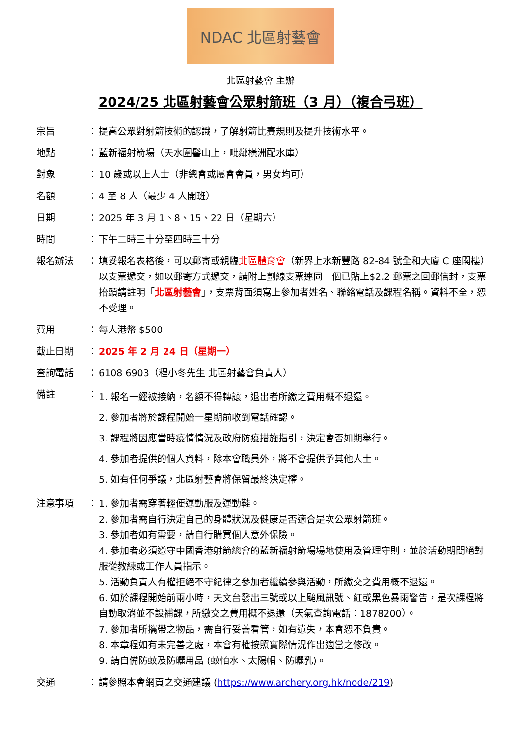NDAC 北區射藝會
北區射藝會 主辦
2024/25 北區射藝會公眾射箭班（3 月）（複合弓班）
| 宗旨 | ： | 提高公眾對射箭技術的認識，了解射箭比賽規則及提升技術水平。 |
| 地點 | ： | 藍新福射箭場（天水圍髻山上，毗鄰橫洲配水庫） |
| 對象 | ： | 10 歲或以上人士（非總會或屬會會員，男女均可） |
| 名額 | ： | 4 至 8 人（最少 4 人開班） |
| 日期 | ： | 2025 年 3 月 1、8、15、22 日（星期六） |
| 時間 | ： | 下午二時三十分至四時三十分 |
| 報名辦法 | ： | 填妥報名表格後，可以郵寄或親臨 北區體育會 （新界上水新豐路 82-84 號全和大廈 C 座閣樓）以支票遞交，如以郵寄方式遞交，請附上劃線支票連同一個已貼上$2.2 郵票之回郵信封，支票抬頭請註明「 北區射藝會 」，支票背面須寫上參加者姓名、聯絡電話及課程名稱。資料不全，恕不受理。 |
| 費用 | ： | 每人港幣 $500 |
| 截止日期 | ： | 2025 年 2 月 24 日（星期一） |
| 查詢電話 | ： | 6108 6903（程小冬先生 北區射藝會負責人） |
| 備註 | ： | 1. 報名一經被接納，名額不得轉讓，退出者所繳之費用概不退還。 2. 參加者將於課程開始一星期前收到電話確認。 3. 課程將因應當時疫情情況及政府防疫措施指引，決定會否如期舉行。 4. 參加者提供的個人資料，除本會職員外，將不會提供予其他人士。 5. 如有任何爭議，北區射藝會將保留最終決定權。 |
| 注意事項 | ： | 1. 參加者需穿著輕便運動服及運動鞋。 2. 參加者需自行決定自己的身體狀況及健康是否適合是次公眾射箭班。 3. 參加者如有需要，請自行購買個人意外保險。 4. 參加者必須遵守中國香港射箭總會的藍新福射箭場場地使用及管理守則，並於活動期間絕對服從教練或工作人員指示。 5. 活動負責人有權拒絕不守紀律之參加者繼續參與活動，所繳交之費用概不退還。 6. 如於課程開始前兩小時，天文台發出三號或以上颱風訊號、紅或黑色暴雨警告，是次課程將自動取消並不設補課，所繳交之費用概不退還（天氣查詢電話：1878200）。 7. 參加者所攜帶之物品，需自行妥善看管，如有遺失，本會恕不負責。 8. 本章程如有未完善之處，本會有權按照實際情況作出適當之修改。 9. 請自備防蚊及防曬用品 (蚊怕水、太陽帽、防曬乳)。 |
| 交通 | ： | 請參照本會網頁之交通建議 ( https://www.archery.org.hk/node/219 ) |